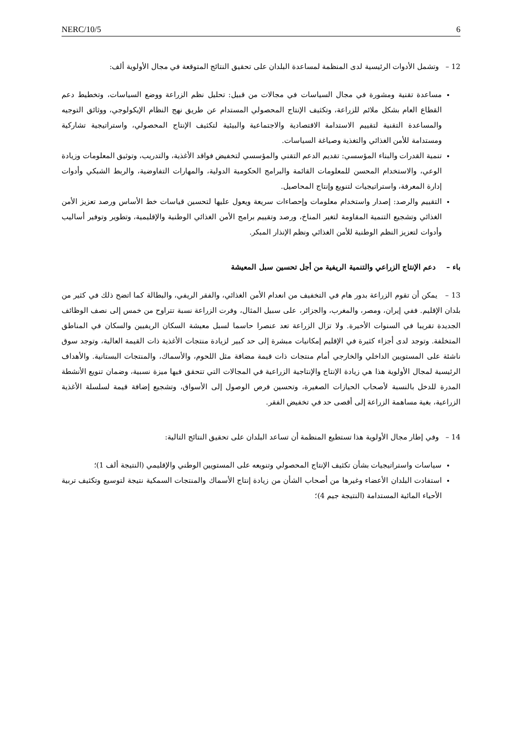NERC/10/5 6
12 – وتشمل الأدوات الرئيسية لدى المنظمة لمساعدة البلدان على تحقيق النتائج المتوقعة في مجال الأولوية ألف:
مساعدة تقنية ومشورة في مجال السياسات في مجالات من قبيل: تحليل نظم الزراعة ووضع السياسات، وتخطيط دعم القطاع العام بشكل ملائم للزراعة، وتكثيف الإنتاج المحصولي المستدام عن طريق نهج النظام الإيكولوجي، ووثائق التوجيه والمساعدة التقنية لتقييم الاستدامة الاقتصادية والاجتماعية والبيئية لتكثيف الإنتاج المحصولي، واستراتيجية تشاركية ومستدامة للأمن الغذائي والتغذية وصياغة السياسات.
تنمية القدرات والبناء المؤسسي: تقديم الدعم التقني والمؤسسي لتخفيض فواقد الأغذية، والتدريب، وتوثيق المعلومات وزيادة الوعي، والاستخدام المحسن للمعلومات القائمة والبرامج الحكومية الدولية، والمهارات التفاوضية، والربط الشبكي وأدوات إدارة المعرفة، واستراتيجيات لتنويع وإنتاج المحاصيل.
التقييم والرصد: إصدار واستخدام معلومات وإحصاءات سريعة ويعول عليها لتحسين قياسات خط الأساس ورصد تعزيز الأمن الغذائي وتشجيع التنمية المقاومة لتغير المناخ، ورصد وتقييم برامج الأمن الغذائي الوطنية والإقليمية، وتطوير وتوفير أساليب وأدوات لتعزيز النظم الوطنية للأمن الغذائي ونظم الإنذار المبكر.
باء – دعم الإنتاج الزراعي والتنمية الريفية من أجل تحسين سبل المعيشة
13 – يمكن أن تقوم الزراعة بدور هام في التخفيف من انعدام الأمن الغذائي، والفقر الريفي، والبطالة كما اتضح ذلك في كثير من بلدان الإقليم. ففي إيران، ومصر، والمغرب، والجزائر، على سبيل المثال، وفرت الزراعة نسبة تتراوح من خمس إلى نصف الوظائف الجديدة تقريبا في السنوات الأخيرة. ولا تزال الزراعة تعد عنصرا حاسما لسبل معيشة السكان الريفيين والسكان في المناطق المتخلفة. وتوجد لدى أجزاء كثيرة في الإقليم إمكانيات مبشرة إلى حد كبير لزيادة منتجات الأغذية ذات القيمة العالية، وتوجد سوق ناشئة على المستويين الداخلي والخارجي أمام منتجات ذات قيمة مضافة مثل اللحوم، والأسماك، والمنتجات البستانية. والأهداف الرئيسية لمجال الأولوية هذا هي زيادة الإنتاج والإنتاجية الزراعية في المجالات التي تتحقق فيها ميزة نسبية، وضمان تنويع الأنشطة المدرة للدخل بالنسبة لأصحاب الحيازات الصغيرة، وتحسين فرص الوصول إلى الأسواق، وتشجيع إضافة قيمة لسلسلة الأغذية الزراعية، بغية مساهمة الزراعة إلى أقصى حد في تخفيض الفقر.
14 – وفي إطار مجال الأولوية هذا تستطيع المنظمة أن تساعد البلدان على تحقيق النتائج التالية:
سياسات واستراتيجيات بشأن تكثيف الإنتاج المحصولي وتنويعه على المستويين الوطني والإقليمي (النتيجة ألف 1)؛
استفادت البلدان الأعضاء وغيرها من أصحاب الشأن من زيادة إنتاج الأسماك والمنتجات السمكية نتيجة لتوسيع وتكثيف تربية الأحياء المائية المستدامة (النتيجة جيم 4)؛